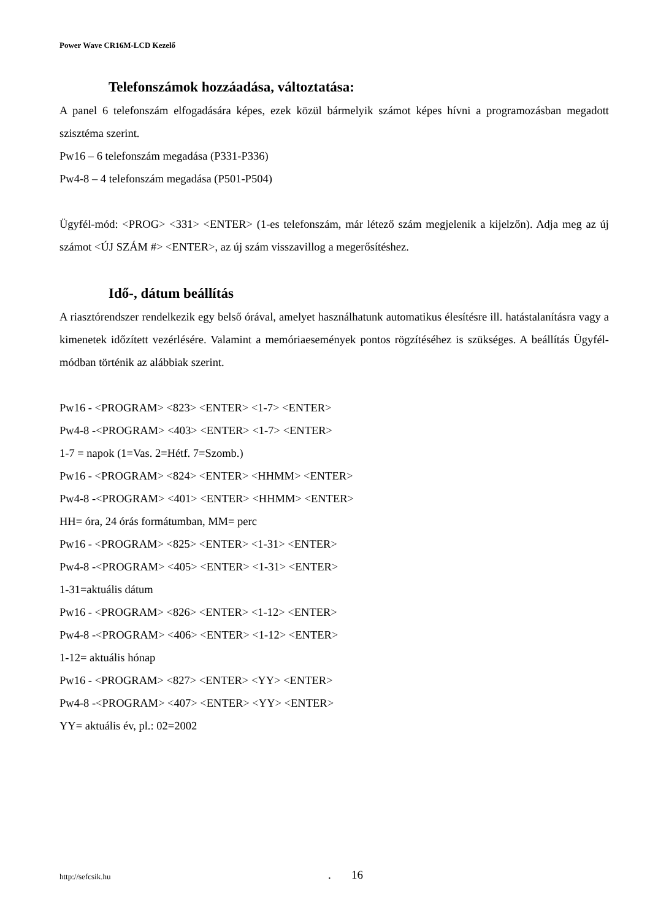Power Wave CR16M-LCD Kezelő
Telefonszámok hozzáadása, változtatása:
A panel 6 telefonszám elfogadására képes, ezek közül bármelyik számot képes hívni a programozásban megadott szisztéma szerint.
Pw16 – 6 telefonszám megadása (P331-P336)
Pw4-8 – 4 telefonszám megadása (P501-P504)
Ügyfél-mód: <PROG> <331> <ENTER> (1-es telefonszám, már létező szám megjelenik a kijelzőn). Adja meg az új számot <ÚJ SZÁM #> <ENTER>, az új szám visszavillog a megerősítéshez.
Idő-, dátum beállítás
A riasztórendszer rendelkezik egy belső órával, amelyet használhatunk automatikus élesítésre ill. hatástalanításra vagy a kimenetek időzített vezérlésére. Valamint a memóriaesemények pontos rögzítéséhez is szükséges. A beállítás Ügyfél-módban történik az alábbiak szerint.
Pw16 - <PROGRAM> <823> <ENTER> <1-7> <ENTER>
Pw4-8 -<PROGRAM> <403> <ENTER> <1-7> <ENTER>
1-7 = napok (1=Vas. 2=Hétf. 7=Szomb.)
Pw16 - <PROGRAM> <824> <ENTER> <HHMM> <ENTER>
Pw4-8 -<PROGRAM> <401> <ENTER> <HHMM> <ENTER>
HH= óra, 24 órás formátumban, MM= perc
Pw16 - <PROGRAM> <825> <ENTER> <1-31> <ENTER>
Pw4-8 -<PROGRAM> <405> <ENTER> <1-31> <ENTER>
1-31=aktuális dátum
Pw16 - <PROGRAM> <826> <ENTER> <1-12> <ENTER>
Pw4-8 -<PROGRAM> <406> <ENTER> <1-12> <ENTER>
1-12= aktuális hónap
Pw16 - <PROGRAM> <827> <ENTER> <YY> <ENTER>
Pw4-8 -<PROGRAM> <407> <ENTER> <YY> <ENTER>
YY= aktuális év, pl.: 02=2002
http://sefcsik.hu . 16